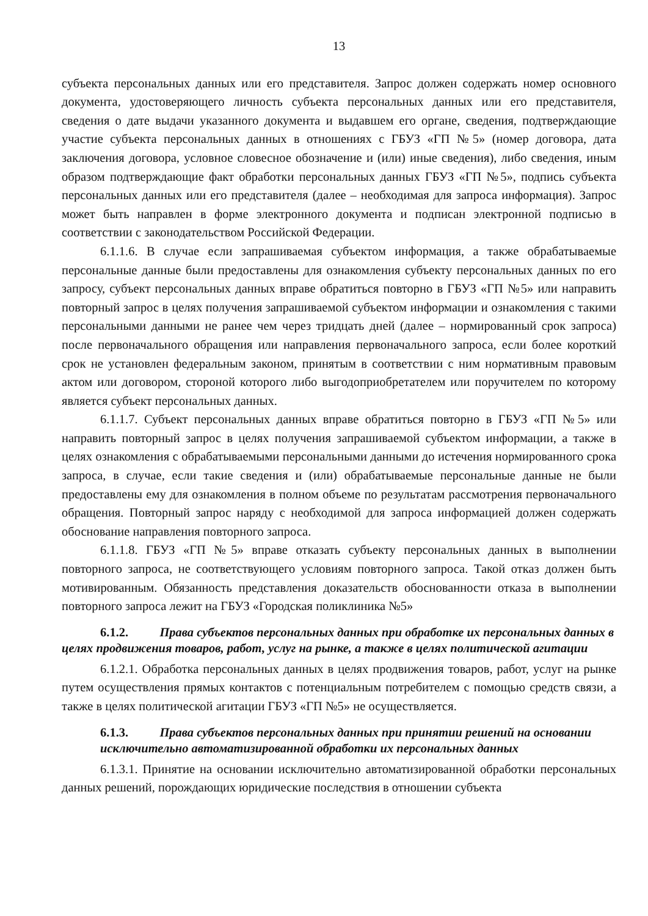13
субъекта персональных данных или его представителя. Запрос должен содержать номер основного документа, удостоверяющего личность субъекта персональных данных или его представителя, сведения о дате выдачи указанного документа и выдавшем его органе, сведения, подтверждающие участие субъекта персональных данных в отношениях с ГБУЗ «ГП №5» (номер договора, дата заключения договора, условное словесное обозначение и (или) иные сведения), либо сведения, иным образом подтверждающие факт обработки персональных данных ГБУЗ «ГП №5», подпись субъекта персональных данных или его представителя (далее – необходимая для запроса информация). Запрос может быть направлен в форме электронного документа и подписан электронной подписью в соответствии с законодательством Российской Федерации.
6.1.1.6. В случае если запрашиваемая субъектом информация, а также обрабатываемые персональные данные были предоставлены для ознакомления субъекту персональных данных по его запросу, субъект персональных данных вправе обратиться повторно в ГБУЗ «ГП №5» или направить повторный запрос в целях получения запрашиваемой субъектом информации и ознакомления с такими персональными данными не ранее чем через тридцать дней (далее – нормированный срок запроса) после первоначального обращения или направления первоначального запроса, если более короткий срок не установлен федеральным законом, принятым в соответствии с ним нормативным правовым актом или договором, стороной которого либо выгодоприобретателем или поручителем по которому является субъект персональных данных.
6.1.1.7. Субъект персональных данных вправе обратиться повторно в ГБУЗ «ГП №5» или направить повторный запрос в целях получения запрашиваемой субъектом информации, а также в целях ознакомления с обрабатываемыми персональными данными до истечения нормированного срока запроса, в случае, если такие сведения и (или) обрабатываемые персональные данные не были предоставлены ему для ознакомления в полном объеме по результатам рассмотрения первоначального обращения. Повторный запрос наряду с необходимой для запроса информацией должен содержать обоснование направления повторного запроса.
6.1.1.8. ГБУЗ «ГП №5» вправе отказать субъекту персональных данных в выполнении повторного запроса, не соответствующего условиям повторного запроса. Такой отказ должен быть мотивированным. Обязанность представления доказательств обоснованности отказа в выполнении повторного запроса лежит на ГБУЗ «Городская поликлиника №5»
6.1.2. Права субъектов персональных данных при обработке их персональных данных в целях продвижения товаров, работ, услуг на рынке, а также в целях политической агитации
6.1.2.1. Обработка персональных данных в целях продвижения товаров, работ, услуг на рынке путем осуществления прямых контактов с потенциальным потребителем с помощью средств связи, а также в целях политической агитации ГБУЗ «ГП №5» не осуществляется.
6.1.3. Права субъектов персональных данных при принятии решений на основании исключительно автоматизированной обработки их персональных данных
6.1.3.1. Принятие на основании исключительно автоматизированной обработки персональных данных решений, порождающих юридические последствия в отношении субъекта